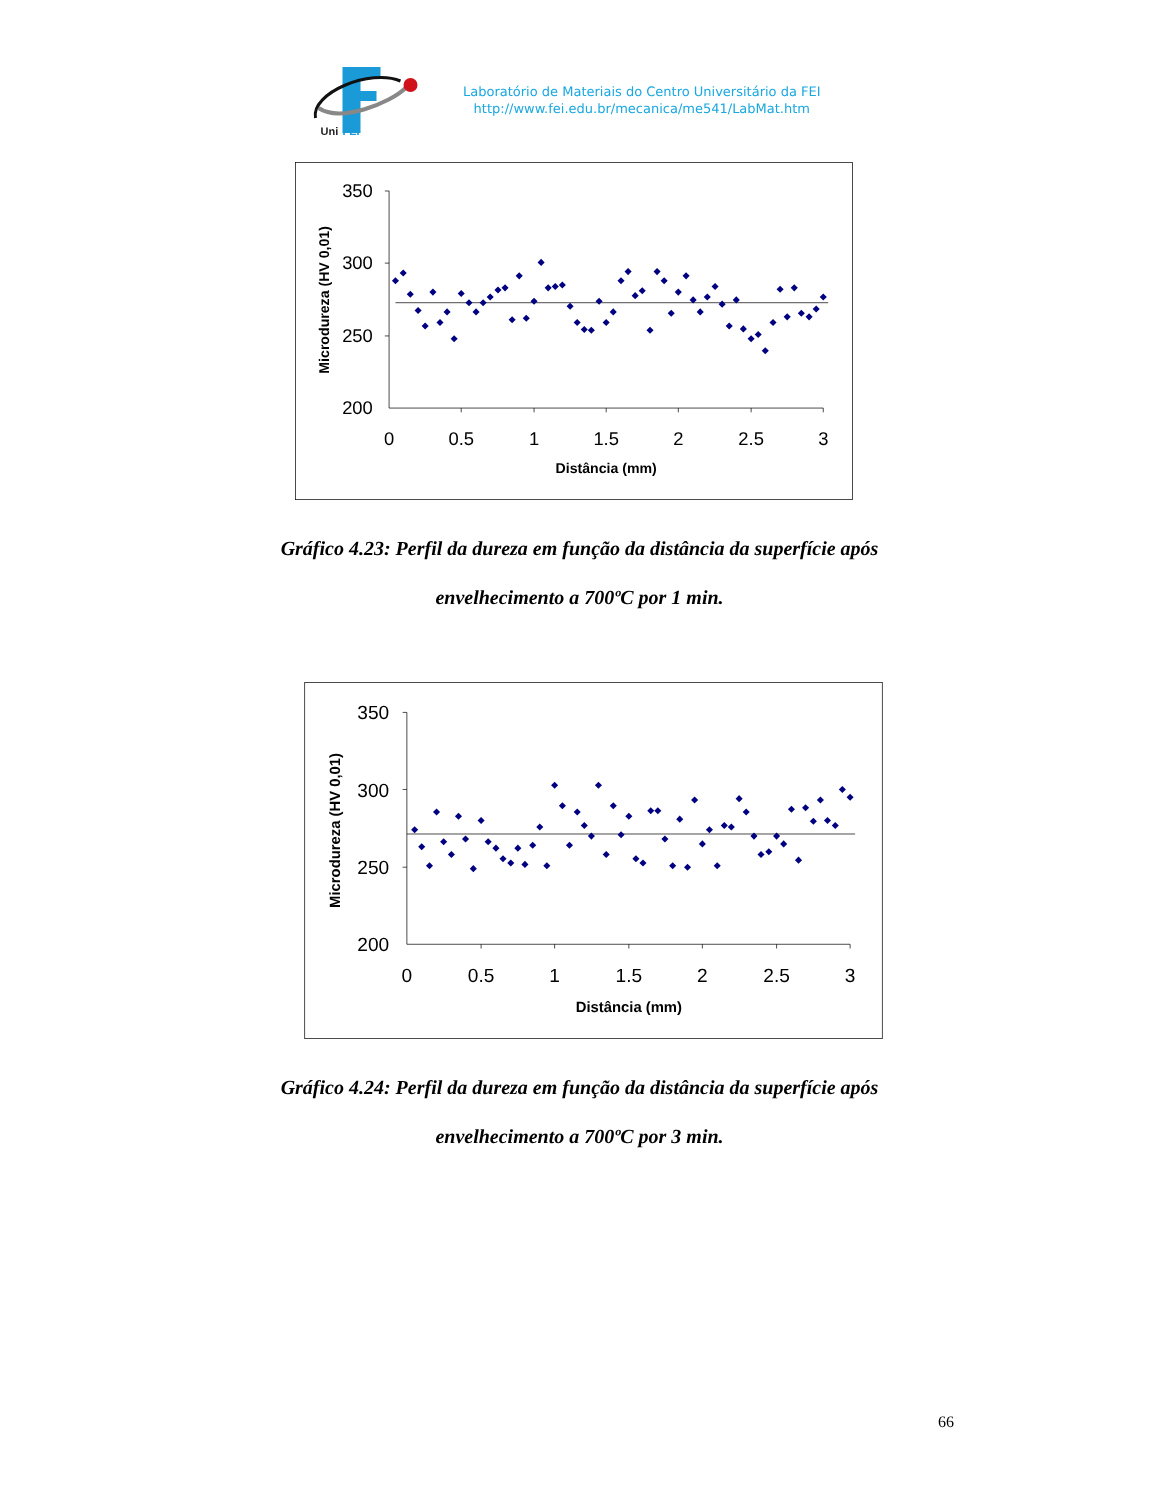Uni
FEI
Laboratório de Materiais do Centro Universitário da FEI
http://www.fei.edu.br/mecanica/me541/LabMat.htm
350
300
250
200
0
0.5
1
1.5
2
2.5
3
Distância (mm)
Microdureza (HV 0,01)
Gráfico 4.23: Perfil da dureza em função da distância da superfície após
envelhecimento a 700ºC por 1 min.
350
300
250
200
0
0.5
1
1.5
2
2.5
3
Distância (mm)
Microdureza (HV 0,01)
Gráfico 4.24: Perfil da dureza em função da distância da superfície após
envelhecimento a 700ºC por 3 min.
66